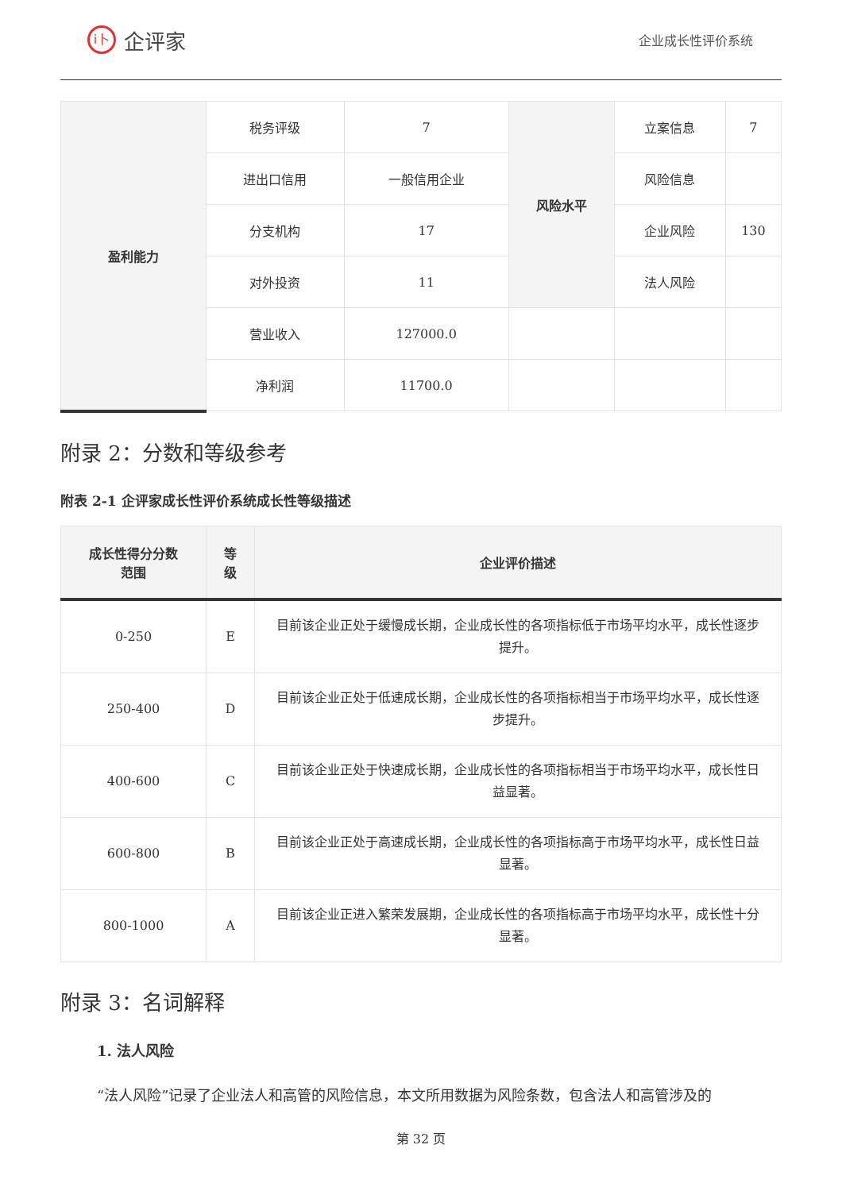i卜
企评家
企业成长性评价系统
| 盈利能力 | 税务评级 | 7 | 风险水平 | 立案信息 | 7 |
| | 进出口信用 | 一般信用企业 | | 风险信息 | |
| | 分支机构 | 17 | | 企业风险 | 130 |
| | 对外投资 | 11 | | 法人风险 | |
| | 营业收入 | 127000.0 | | | |
| | 净利润 | 11700.0 | | | |
附录 2：分数和等级参考
附表 2-1 企评家成长性评价系统成长性等级描述
| 成长性得分分数 范围 | 等 级 | 企业评价描述 |
| --- | --- | --- |
| 0-250 | E | 目前该企业正处于缓慢成长期，企业成长性的各项指标低于市场平均水平，成长性逐步提升。 |
| 250-400 | D | 目前该企业正处于低速成长期，企业成长性的各项指标相当于市场平均水平，成长性逐步提升。 |
| 400-600 | C | 目前该企业正处于快速成长期，企业成长性的各项指标相当于市场平均水平，成长性日益显著。 |
| 600-800 | B | 目前该企业正处于高速成长期，企业成长性的各项指标高于市场平均水平，成长性日益显著。 |
| 800-1000 | A | 目前该企业正进入繁荣发展期，企业成长性的各项指标高于市场平均水平，成长性十分显著。 |
附录 3：名词解释
1. 法人风险
“法人风险”记录了企业法人和高管的风险信息，本文所用数据为风险条数，包含法人和高管涉及的
第 32 页